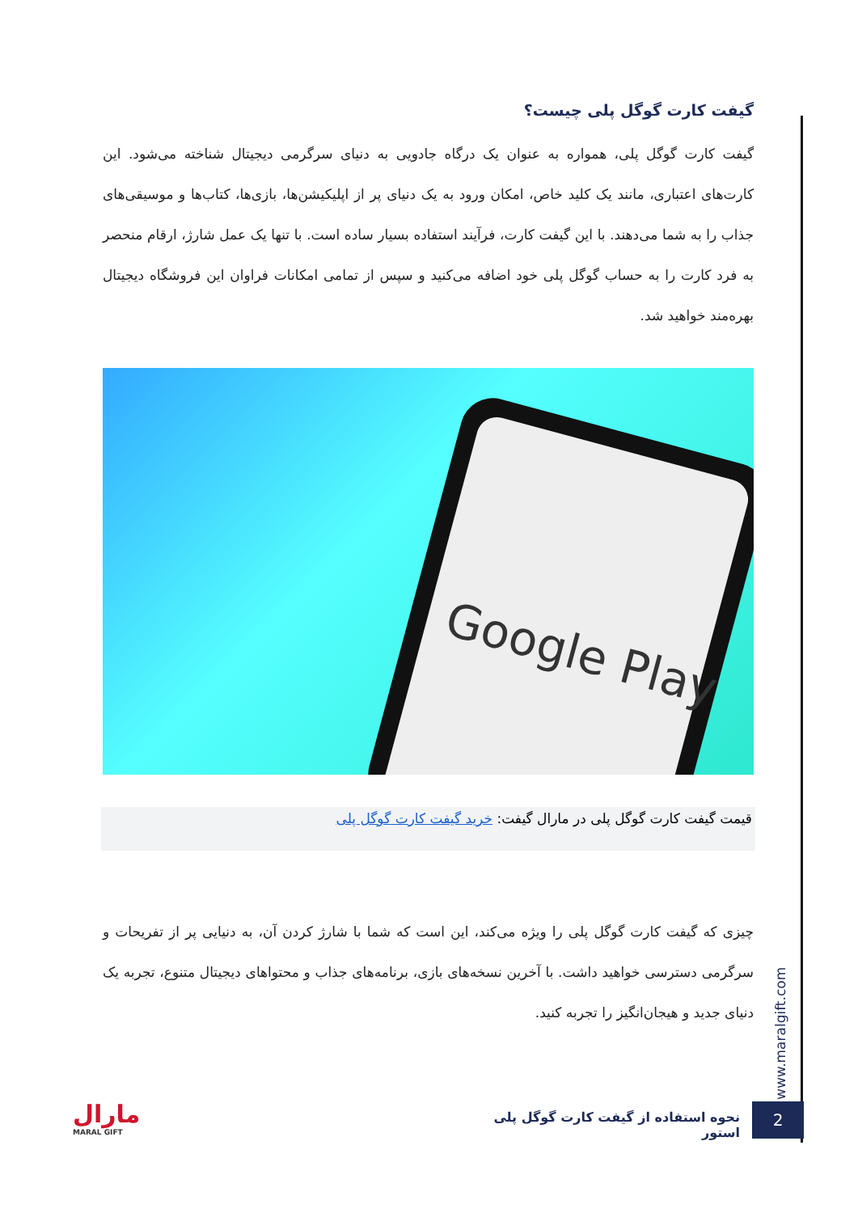گیفت کارت گوگل پلی چیست؟
گیفت کارت گوگل پلی، همواره به عنوان یک درگاه جادویی به دنیای سرگرمی دیجیتال شناخته می‌شود. این کارت‌های اعتباری، مانند یک کلید خاص، امکان ورود به یک دنیای پر از اپلیکیشن‌ها، بازی‌ها، کتاب‌ها و موسیقی‌های جذاب را به شما می‌دهند. با این گیفت کارت، فرآیند استفاده بسیار ساده است. با تنها یک عمل شارژ، ارقام منحصر به فرد کارت را به حساب گوگل پلی خود اضافه می‌کنید و سپس از تمامی امکانات فراوان این فروشگاه دیجیتال بهره‌مند خواهید شد.
Google Play
قیمت گیفت کارت گوگل پلی در مارال گیفت: خرید گیفت کارت گوگل پلی
چیزی که گیفت کارت گوگل پلی را ویژه می‌کند، این است که شما با شارژ کردن آن، به دنیایی پر از تفریحات و سرگرمی دسترسی خواهید داشت. با آخرین نسخه‌های بازی، برنامه‌های جذاب و محتواهای دیجیتال متنوع، تجربه یک دنیای جدید و هیجان‌انگیز را تجربه کنید.
www.maralgift.com
نحوه استفاده از گیفت کارت گوگل پلی استور
2
مارال
MARAL GIFT